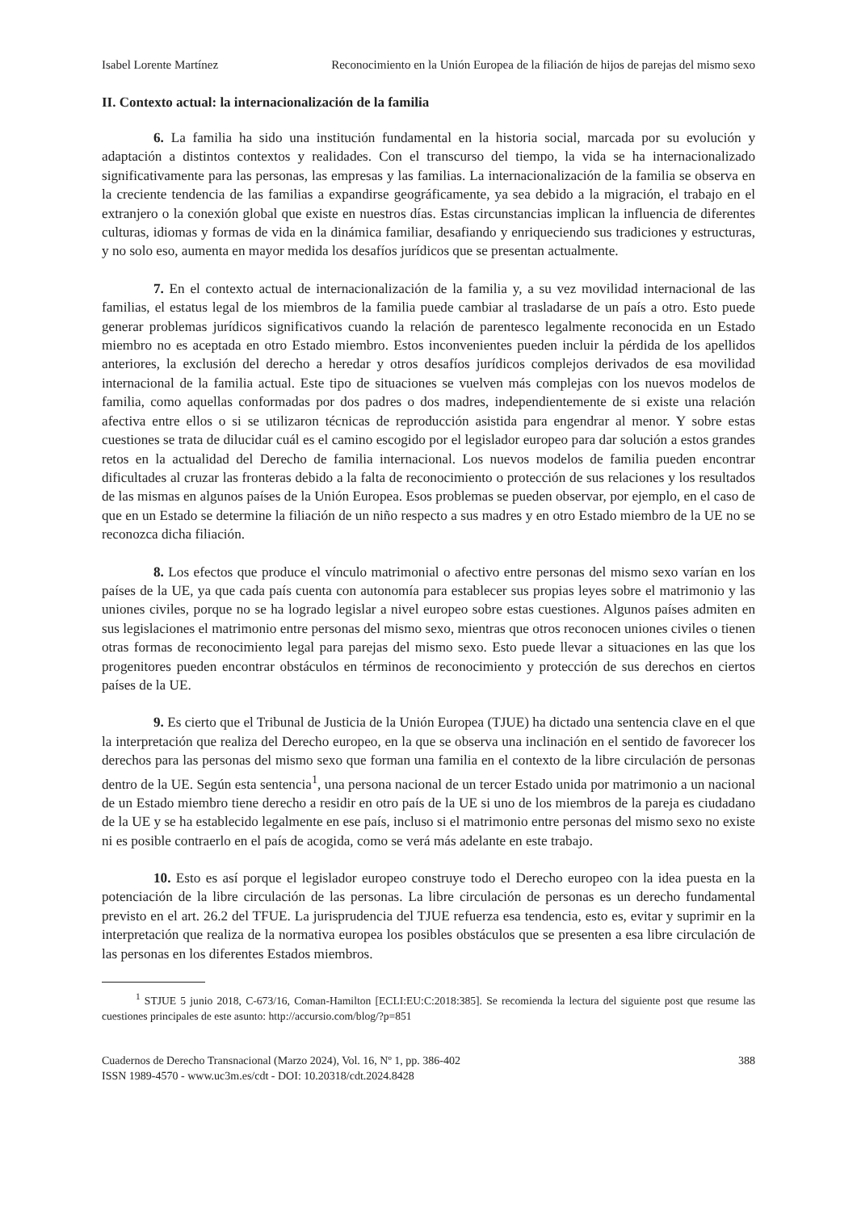Isabel Lorente Martínez Reconocimiento en la Unión Europea de la filiación de hijos de parejas del mismo sexo
II. Contexto actual: la internacionalización de la familia
6. La familia ha sido una institución fundamental en la historia social, marcada por su evolución y adaptación a distintos contextos y realidades. Con el transcurso del tiempo, la vida se ha internacionalizado significativamente para las personas, las empresas y las familias. La internacionalización de la familia se observa en la creciente tendencia de las familias a expandirse geográficamente, ya sea debido a la migración, el trabajo en el extranjero o la conexión global que existe en nuestros días. Estas circunstancias implican la influencia de diferentes culturas, idiomas y formas de vida en la dinámica familiar, desafiando y enriqueciendo sus tradiciones y estructuras, y no solo eso, aumenta en mayor medida los desafíos jurídicos que se presentan actualmente.
7. En el contexto actual de internacionalización de la familia y, a su vez movilidad internacional de las familias, el estatus legal de los miembros de la familia puede cambiar al trasladarse de un país a otro. Esto puede generar problemas jurídicos significativos cuando la relación de parentesco legalmente reconocida en un Estado miembro no es aceptada en otro Estado miembro. Estos inconvenientes pueden incluir la pérdida de los apellidos anteriores, la exclusión del derecho a heredar y otros desafíos jurídicos complejos derivados de esa movilidad internacional de la familia actual. Este tipo de situaciones se vuelven más complejas con los nuevos modelos de familia, como aquellas conformadas por dos padres o dos madres, independientemente de si existe una relación afectiva entre ellos o si se utilizaron técnicas de reproducción asistida para engendrar al menor. Y sobre estas cuestiones se trata de dilucidar cuál es el camino escogido por el legislador europeo para dar solución a estos grandes retos en la actualidad del Derecho de familia internacional. Los nuevos modelos de familia pueden encontrar dificultades al cruzar las fronteras debido a la falta de reconocimiento o protección de sus relaciones y los resultados de las mismas en algunos países de la Unión Europea. Esos problemas se pueden observar, por ejemplo, en el caso de que en un Estado se determine la filiación de un niño respecto a sus madres y en otro Estado miembro de la UE no se reconozca dicha filiación.
8. Los efectos que produce el vínculo matrimonial o afectivo entre personas del mismo sexo varían en los países de la UE, ya que cada país cuenta con autonomía para establecer sus propias leyes sobre el matrimonio y las uniones civiles, porque no se ha logrado legislar a nivel europeo sobre estas cuestiones. Algunos países admiten en sus legislaciones el matrimonio entre personas del mismo sexo, mientras que otros reconocen uniones civiles o tienen otras formas de reconocimiento legal para parejas del mismo sexo. Esto puede llevar a situaciones en las que los progenitores pueden encontrar obstáculos en términos de reconocimiento y protección de sus derechos en ciertos países de la UE.
9. Es cierto que el Tribunal de Justicia de la Unión Europea (TJUE) ha dictado una sentencia clave en el que la interpretación que realiza del Derecho europeo, en la que se observa una inclinación en el sentido de favorecer los derechos para las personas del mismo sexo que forman una familia en el contexto de la libre circulación de personas dentro de la UE. Según esta sentencia<sup>1</sup>, una persona nacional de un tercer Estado unida por matrimonio a un nacional de un Estado miembro tiene derecho a residir en otro país de la UE si uno de los miembros de la pareja es ciudadano de la UE y se ha establecido legalmente en ese país, incluso si el matrimonio entre personas del mismo sexo no existe ni es posible contraerlo en el país de acogida, como se verá más adelante en este trabajo.
10. Esto es así porque el legislador europeo construye todo el Derecho europeo con la idea puesta en la potenciación de la libre circulación de las personas. La libre circulación de personas es un derecho fundamental previsto en el art. 26.2 del TFUE. La jurisprudencia del TJUE refuerza esa tendencia, esto es, evitar y suprimir en la interpretación que realiza de la normativa europea los posibles obstáculos que se presenten a esa libre circulación de las personas en los diferentes Estados miembros.
<sup>1</sup> STJUE 5 junio 2018, C-673/16, Coman-Hamilton [ECLI:EU:C:2018:385]. Se recomienda la lectura del siguiente post que resume las cuestiones principales de este asunto: http://accursio.com/blog/?p=851
Cuadernos de Derecho Transnacional (Marzo 2024), Vol. 16, Nº 1, pp. 386-402
ISSN 1989-4570 - www.uc3m.es/cdt - DOI: 10.20318/cdt.2024.8428
388